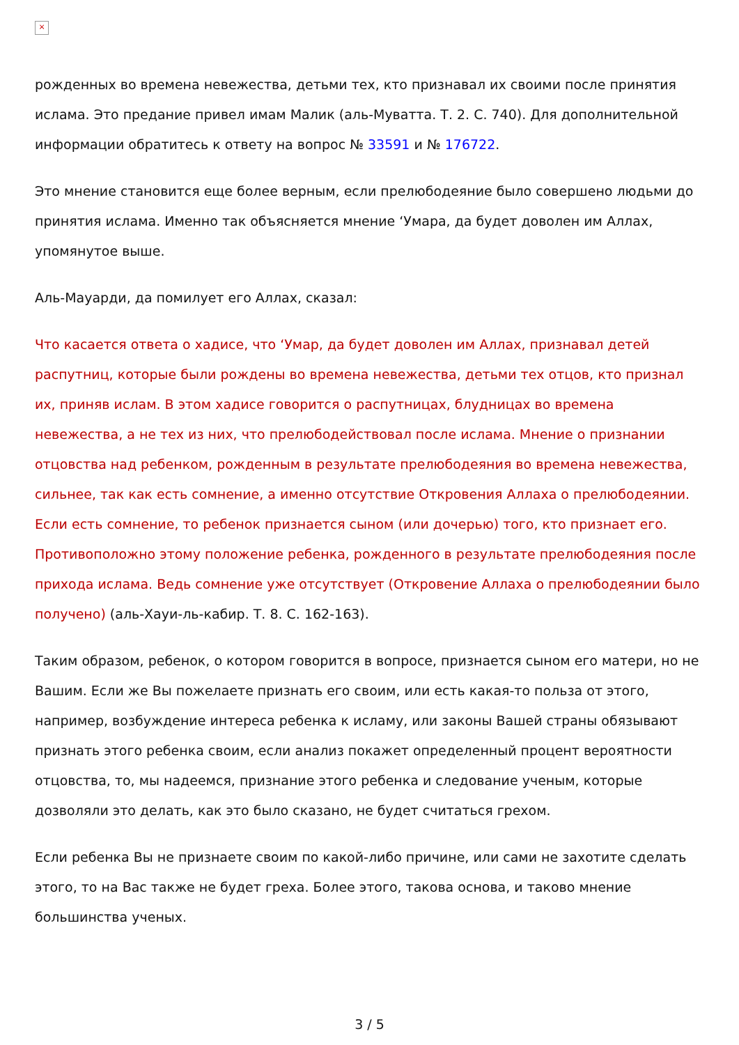×
рожденных во времена невежества, детьми тех, кто признавал их своими после принятия ислама. Это предание привел имам Малик (аль-Муватта. Т. 2. С. 740). Для дополнительной информации обратитесь к ответу на вопрос № 33591 и № 176722.
Это мнение становится еще более верным, если прелюбодеяние было совершено людьми до принятия ислама. Именно так объясняется мнение ‘Умара, да будет доволен им Аллах, упомянутое выше.
Аль-Мауарди, да помилует его Аллах, сказал:
Что касается ответа о хадисе, что ‘Умар, да будет доволен им Аллах, признавал детей распутниц, которые были рождены во времена невежества, детьми тех отцов, кто признал их, приняв ислам. В этом хадисе говорится о распутницах, блудницах во времена невежества, а не тех из них, что прелюбодействовал после ислама. Мнение о признании отцовства над ребенком, рожденным в результате прелюбодеяния во времена невежества, сильнее, так как есть сомнение, а именно отсутствие Откровения Аллаха о прелюбодеянии. Если есть сомнение, то ребенок признается сыном (или дочерью) того, кто признает его. Противоположно этому положение ребенка, рожденного в результате прелюбодеяния после прихода ислама. Ведь сомнение уже отсутствует (Откровение Аллаха о прелюбодеянии было получено) (аль-Хауи-ль-кабир. Т. 8. С. 162-163).
Таким образом, ребенок, о котором говорится в вопросе, признается сыном его матери, но не Вашим. Если же Вы пожелаете признать его своим, или есть какая-то польза от этого, например, возбуждение интереса ребенка к исламу, или законы Вашей страны обязывают признать этого ребенка своим, если анализ покажет определенный процент вероятности отцовства, то, мы надеемся, признание этого ребенка и следование ученым, которые дозволяли это делать, как это было сказано, не будет считаться грехом.
Если ребенка Вы не признаете своим по какой-либо причине, или сами не захотите сделать этого, то на Вас также не будет греха. Более этого, такова основа, и таково мнение большинства ученых.
3 / 5